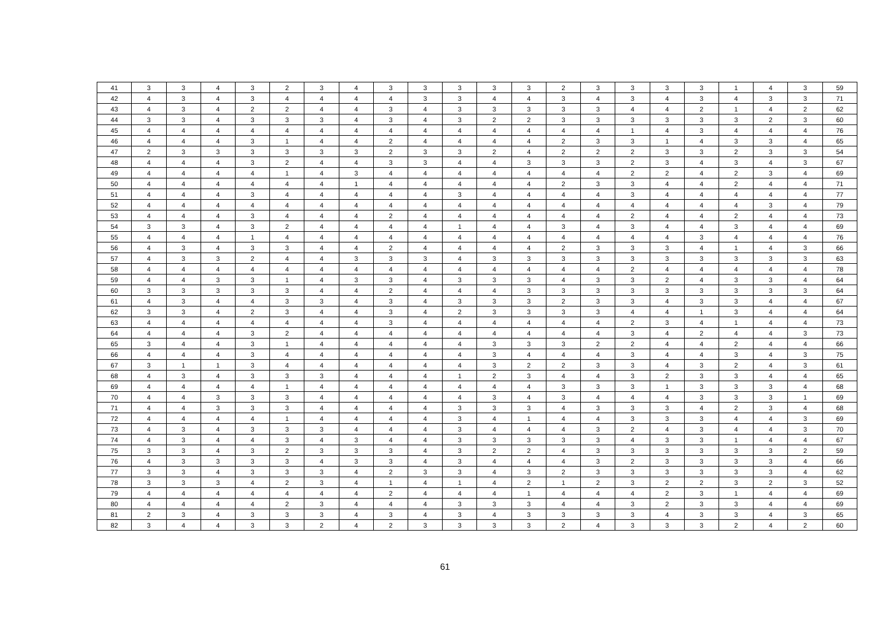| 41 | 3 | 3 | 4 | 3 | 2 | 3 | 4 | 3 | 3 | 3 | 3 | 3 | 2 | 3 | 3 | 3 | 3 | 1 | 4 | 3 | 59 |
| 42 | 4 | 3 | 4 | 3 | 4 | 4 | 4 | 4 | 3 | 3 | 4 | 4 | 3 | 4 | 3 | 4 | 3 | 4 | 3 | 3 | 71 |
| 43 | 4 | 3 | 4 | 2 | 2 | 4 | 4 | 3 | 4 | 3 | 3 | 3 | 3 | 3 | 4 | 4 | 2 | 1 | 4 | 2 | 62 |
| 44 | 3 | 3 | 4 | 3 | 3 | 3 | 4 | 3 | 4 | 3 | 2 | 2 | 3 | 3 | 3 | 3 | 3 | 3 | 2 | 3 | 60 |
| 45 | 4 | 4 | 4 | 4 | 4 | 4 | 4 | 4 | 4 | 4 | 4 | 4 | 4 | 4 | 1 | 4 | 3 | 4 | 4 | 4 | 76 |
| 46 | 4 | 4 | 4 | 3 | 1 | 4 | 4 | 2 | 4 | 4 | 4 | 4 | 2 | 3 | 3 | 1 | 4 | 3 | 3 | 4 | 65 |
| 47 | 2 | 3 | 3 | 3 | 3 | 3 | 3 | 2 | 3 | 3 | 2 | 4 | 2 | 2 | 2 | 3 | 3 | 2 | 3 | 3 | 54 |
| 48 | 4 | 4 | 4 | 3 | 2 | 4 | 4 | 3 | 3 | 4 | 4 | 3 | 3 | 3 | 2 | 3 | 4 | 3 | 4 | 3 | 67 |
| 49 | 4 | 4 | 4 | 4 | 1 | 4 | 3 | 4 | 4 | 4 | 4 | 4 | 4 | 4 | 2 | 2 | 4 | 2 | 3 | 4 | 69 |
| 50 | 4 | 4 | 4 | 4 | 4 | 4 | 1 | 4 | 4 | 4 | 4 | 4 | 2 | 3 | 3 | 4 | 4 | 2 | 4 | 4 | 71 |
| 51 | 4 | 4 | 4 | 3 | 4 | 4 | 4 | 4 | 4 | 3 | 4 | 4 | 4 | 4 | 3 | 4 | 4 | 4 | 4 | 4 | 77 |
| 52 | 4 | 4 | 4 | 4 | 4 | 4 | 4 | 4 | 4 | 4 | 4 | 4 | 4 | 4 | 4 | 4 | 4 | 4 | 3 | 4 | 79 |
| 53 | 4 | 4 | 4 | 3 | 4 | 4 | 4 | 2 | 4 | 4 | 4 | 4 | 4 | 4 | 2 | 4 | 4 | 2 | 4 | 4 | 73 |
| 54 | 3 | 3 | 4 | 3 | 2 | 4 | 4 | 4 | 4 | 1 | 4 | 4 | 3 | 4 | 3 | 4 | 4 | 3 | 4 | 4 | 69 |
| 55 | 4 | 4 | 4 | 1 | 4 | 4 | 4 | 4 | 4 | 4 | 4 | 4 | 4 | 4 | 4 | 4 | 3 | 4 | 4 | 4 | 76 |
| 56 | 4 | 3 | 4 | 3 | 3 | 4 | 4 | 2 | 4 | 4 | 4 | 4 | 2 | 3 | 3 | 3 | 4 | 1 | 4 | 3 | 66 |
| 57 | 4 | 3 | 3 | 2 | 4 | 4 | 3 | 3 | 3 | 4 | 3 | 3 | 3 | 3 | 3 | 3 | 3 | 3 | 3 | 3 | 63 |
| 58 | 4 | 4 | 4 | 4 | 4 | 4 | 4 | 4 | 4 | 4 | 4 | 4 | 4 | 4 | 2 | 4 | 4 | 4 | 4 | 4 | 78 |
| 59 | 4 | 4 | 3 | 3 | 1 | 4 | 3 | 3 | 4 | 3 | 3 | 3 | 4 | 3 | 3 | 2 | 4 | 3 | 3 | 4 | 64 |
| 60 | 3 | 3 | 3 | 3 | 3 | 4 | 4 | 2 | 4 | 4 | 4 | 3 | 3 | 3 | 3 | 3 | 3 | 3 | 3 | 3 | 64 |
| 61 | 4 | 3 | 4 | 4 | 3 | 3 | 4 | 3 | 4 | 3 | 3 | 3 | 2 | 3 | 3 | 4 | 3 | 3 | 4 | 4 | 67 |
| 62 | 3 | 3 | 4 | 2 | 3 | 4 | 4 | 3 | 4 | 2 | 3 | 3 | 3 | 3 | 4 | 4 | 1 | 3 | 4 | 4 | 64 |
| 63 | 4 | 4 | 4 | 4 | 4 | 4 | 4 | 3 | 4 | 4 | 4 | 4 | 4 | 4 | 2 | 3 | 4 | 1 | 4 | 4 | 73 |
| 64 | 4 | 4 | 4 | 3 | 2 | 4 | 4 | 4 | 4 | 4 | 4 | 4 | 4 | 4 | 3 | 4 | 2 | 4 | 4 | 3 | 73 |
| 65 | 3 | 4 | 4 | 3 | 1 | 4 | 4 | 4 | 4 | 4 | 3 | 3 | 3 | 2 | 2 | 4 | 4 | 2 | 4 | 4 | 66 |
| 66 | 4 | 4 | 4 | 3 | 4 | 4 | 4 | 4 | 4 | 4 | 3 | 4 | 4 | 4 | 3 | 4 | 4 | 3 | 4 | 3 | 75 |
| 67 | 3 | 1 | 1 | 3 | 4 | 4 | 4 | 4 | 4 | 4 | 3 | 2 | 2 | 3 | 3 | 4 | 3 | 2 | 4 | 3 | 61 |
| 68 | 4 | 3 | 4 | 3 | 3 | 3 | 4 | 4 | 4 | 1 | 2 | 3 | 4 | 4 | 3 | 2 | 3 | 3 | 4 | 4 | 65 |
| 69 | 4 | 4 | 4 | 4 | 1 | 4 | 4 | 4 | 4 | 4 | 4 | 4 | 3 | 3 | 3 | 1 | 3 | 3 | 3 | 4 | 68 |
| 70 | 4 | 4 | 3 | 3 | 3 | 4 | 4 | 4 | 4 | 4 | 3 | 4 | 3 | 4 | 4 | 4 | 3 | 3 | 3 | 1 | 69 |
| 71 | 4 | 4 | 3 | 3 | 3 | 4 | 4 | 4 | 4 | 3 | 3 | 3 | 4 | 3 | 3 | 3 | 4 | 2 | 3 | 4 | 68 |
| 72 | 4 | 4 | 4 | 4 | 1 | 4 | 4 | 4 | 4 | 3 | 4 | 1 | 4 | 4 | 3 | 3 | 3 | 4 | 4 | 3 | 69 |
| 73 | 4 | 3 | 4 | 3 | 3 | 3 | 4 | 4 | 4 | 3 | 4 | 4 | 4 | 3 | 2 | 4 | 3 | 4 | 4 | 3 | 70 |
| 74 | 4 | 3 | 4 | 4 | 3 | 4 | 3 | 4 | 4 | 3 | 3 | 3 | 3 | 3 | 4 | 3 | 3 | 1 | 4 | 4 | 67 |
| 75 | 3 | 3 | 4 | 3 | 2 | 3 | 3 | 3 | 4 | 3 | 2 | 2 | 4 | 3 | 3 | 3 | 3 | 3 | 3 | 2 | 59 |
| 76 | 4 | 3 | 3 | 3 | 3 | 4 | 3 | 3 | 4 | 3 | 4 | 4 | 4 | 3 | 2 | 3 | 3 | 3 | 3 | 4 | 66 |
| 77 | 3 | 3 | 4 | 3 | 3 | 3 | 4 | 2 | 3 | 3 | 4 | 3 | 2 | 3 | 3 | 3 | 3 | 3 | 3 | 4 | 62 |
| 78 | 3 | 3 | 3 | 4 | 2 | 3 | 4 | 1 | 4 | 1 | 4 | 2 | 1 | 2 | 3 | 2 | 2 | 3 | 2 | 3 | 52 |
| 79 | 4 | 4 | 4 | 4 | 4 | 4 | 4 | 2 | 4 | 4 | 4 | 1 | 4 | 4 | 4 | 2 | 3 | 1 | 4 | 4 | 69 |
| 80 | 4 | 4 | 4 | 4 | 2 | 3 | 4 | 4 | 4 | 3 | 3 | 3 | 4 | 4 | 3 | 2 | 3 | 3 | 4 | 4 | 69 |
| 81 | 2 | 3 | 4 | 3 | 3 | 3 | 4 | 3 | 4 | 3 | 4 | 3 | 3 | 3 | 3 | 4 | 3 | 3 | 4 | 3 | 65 |
| 82 | 3 | 4 | 4 | 3 | 3 | 2 | 4 | 2 | 3 | 3 | 3 | 3 | 2 | 4 | 3 | 3 | 3 | 2 | 4 | 2 | 60 |
61